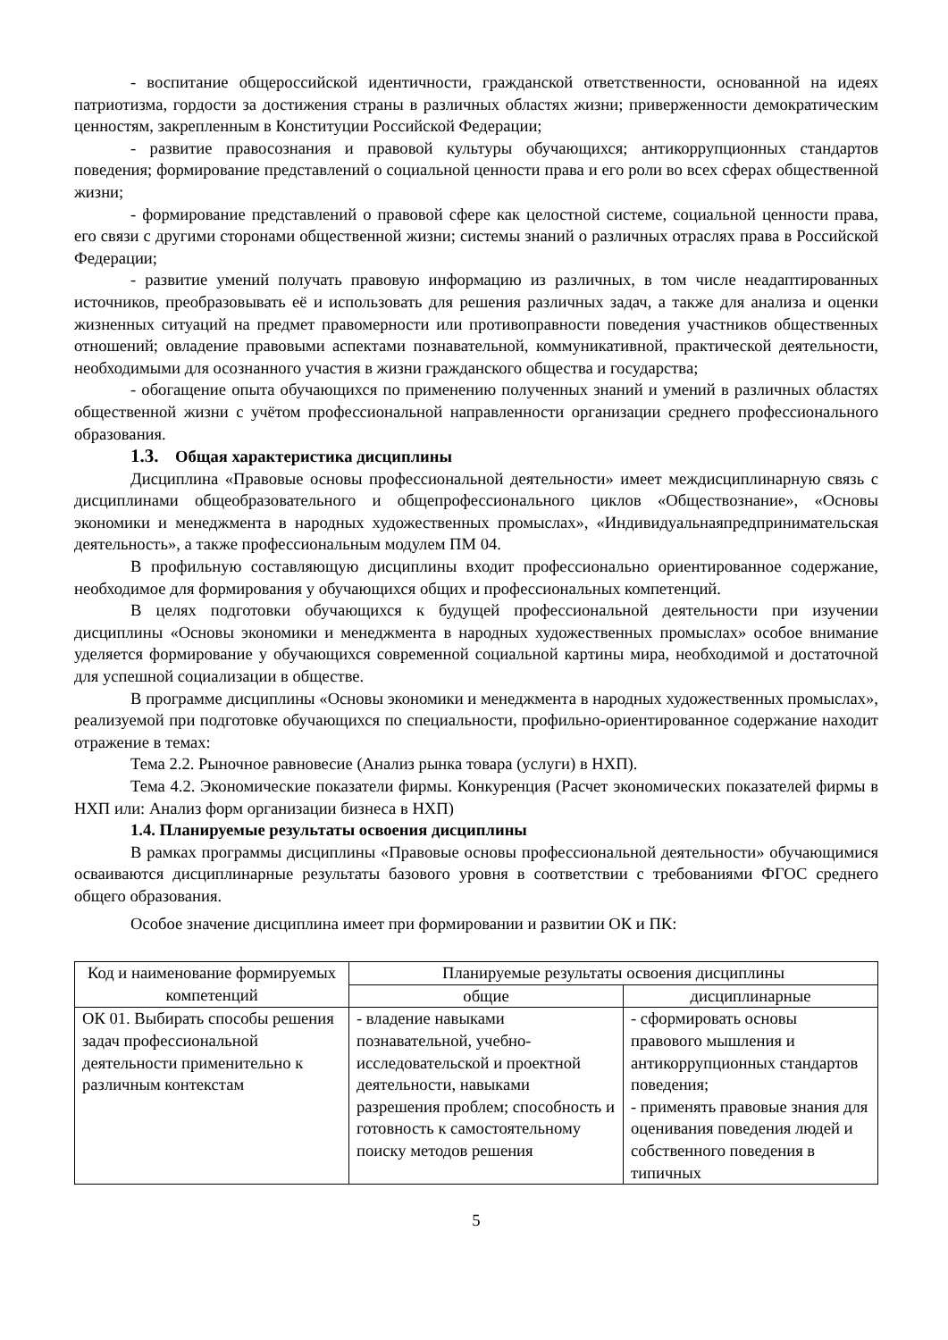- воспитание общероссийской идентичности, гражданской ответственности, основанной на идеях патриотизма, гордости за достижения страны в различных областях жизни; приверженности демократическим ценностям, закрепленным в Конституции Российской Федерации;
- развитие правосознания и правовой культуры обучающихся; антикоррупционных стандартов поведения; формирование представлений о социальной ценности права и его роли во всех сферах общественной жизни;
- формирование представлений о правовой сфере как целостной системе, социальной ценности права, его связи с другими сторонами общественной жизни; системы знаний о различных отраслях права в Российской Федерации;
- развитие умений получать правовую информацию из различных, в том числе неадаптированных источников, преобразовывать её и использовать для решения различных задач, а также для анализа и оценки жизненных ситуаций на предмет правомерности или противоправности поведения участников общественных отношений; овладение правовыми аспектами познавательной, коммуникативной, практической деятельности, необходимыми для осознанного участия в жизни гражданского общества и государства;
- обогащение опыта обучающихся по применению полученных знаний и умений в различных областях общественной жизни с учётом профессиональной направленности организации среднего профессионального образования.
1.3. Общая характеристика дисциплины
Дисциплина «Правовые основы профессиональной деятельности» имеет междисциплинарную связь с дисциплинами общеобразовательного и общепрофессионального циклов «Обществознание», «Основы экономики и менеджмента в народных художественных промыслах», «Индивидуальнаяпредпринимательская деятельность», а также профессиональным модулем ПМ 04.
В профильную составляющую дисциплины входит профессионально ориентированное содержание, необходимое для формирования у обучающихся общих и профессиональных компетенций.
В целях подготовки обучающихся к будущей профессиональной деятельности при изучении дисциплины «Основы экономики и менеджмента в народных художественных промыслах» особое внимание уделяется формирование у обучающихся современной социальной картины мира, необходимой и достаточной для успешной социализации в обществе.
В программе дисциплины «Основы экономики и менеджмента в народных художественных промыслах», реализуемой при подготовке обучающихся по специальности, профильно-ориентированное содержание находит отражение в темах:
Тема 2.2. Рыночное равновесие (Анализ рынка товара (услуги) в НХП).
Тема 4.2. Экономические показатели фирмы. Конкуренция (Расчет экономических показателей фирмы в НХП или: Анализ форм организации бизнеса в НХП)
1.4. Планируемые результаты освоения дисциплины
В рамках программы дисциплины «Правовые основы профессиональной деятельности» обучающимися осваиваются дисциплинарные результаты базового уровня в соответствии с требованиями ФГОС среднего общего образования.
Особое значение дисциплина имеет при формировании и развитии ОК и ПК:
| Код и наименование формируемых компетенций | Планируемые результаты освоения дисциплины | |
| --- | --- | --- |
| | общие | дисциплинарные |
| ОК 01. Выбирать способы решения задач профессиональной деятельности применительно к различным контекстам | - владение навыками познавательной, учебно-исследовательской и проектной деятельности, навыками разрешения проблем; способность и готовность к самостоятельному поиску методов решения | - сформировать основы правового мышления и антикоррупционных стандартов поведения; - применять правовые знания для оценивания поведения людей и собственного поведения в типичных |
5